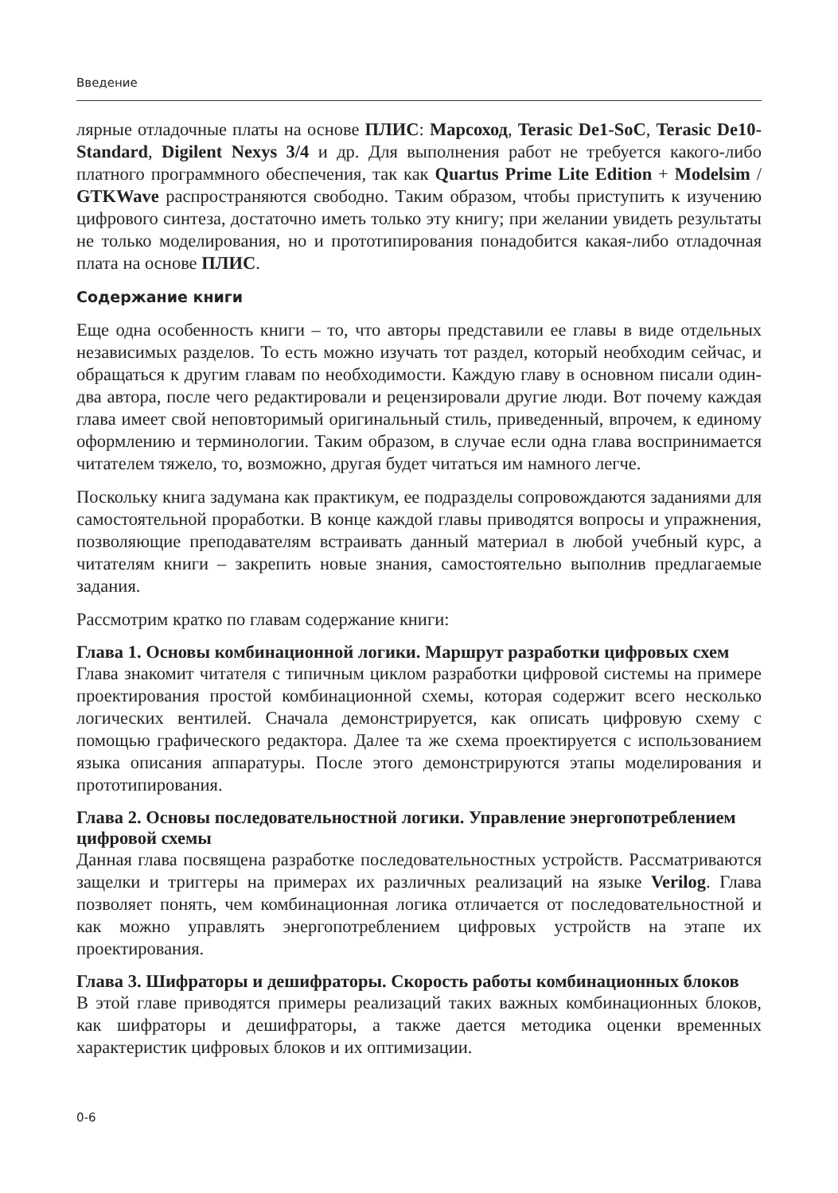Введение
лярные отладочные платы на основе ПЛИС: Марсоход, Terasic De1-SoC, Terasic De10-Standard, Digilent Nexys 3/4 и др. Для выполнения работ не требуется какого-либо платного программного обеспечения, так как Quartus Prime Lite Edition + Modelsim / GTKWave распространяются свободно. Таким образом, чтобы приступить к изучению цифрового синтеза, достаточно иметь только эту книгу; при желании увидеть результаты не только моделирования, но и прототипирования понадобится какая-либо отладочная плата на основе ПЛИС.
Содержание книги
Еще одна особенность книги – то, что авторы представили ее главы в виде отдельных независимых разделов. То есть можно изучать тот раздел, который необходим сейчас, и обращаться к другим главам по необходимости. Каждую главу в основном писали один-два автора, после чего редактировали и рецензировали другие люди. Вот почему каждая глава имеет свой неповторимый оригинальный стиль, приведенный, впрочем, к единому оформлению и терминологии. Таким образом, в случае если одна глава воспринимается читателем тяжело, то, возможно, другая будет читаться им намного легче.
Поскольку книга задумана как практикум, ее подразделы сопровождаются заданиями для самостоятельной проработки. В конце каждой главы приводятся вопросы и упражнения, позволяющие преподавателям встраивать данный материал в любой учебный курс, а читателям книги – закрепить новые знания, самостоятельно выполнив предлагаемые задания.
Рассмотрим кратко по главам содержание книги:
Глава 1. Основы комбинационной логики. Маршрут разработки цифровых схем
Глава знакомит читателя с типичным циклом разработки цифровой системы на примере проектирования простой комбинационной схемы, которая содержит всего несколько логических вентилей. Сначала демонстрируется, как описать цифровую схему с помощью графического редактора. Далее та же схема проектируется с использованием языка описания аппаратуры. После этого демонстрируются этапы моделирования и прототипирования.
Глава 2. Основы последовательностной логики. Управление энергопотреблением цифровой схемы
Данная глава посвящена разработке последовательностных устройств. Рассматриваются защелки и триггеры на примерах их различных реализаций на языке Verilog. Глава позволяет понять, чем комбинационная логика отличается от последовательностной и как можно управлять энергопотреблением цифровых устройств на этапе их проектирования.
Глава 3. Шифраторы и дешифраторы. Скорость работы комбинационных блоков
В этой главе приводятся примеры реализаций таких важных комбинационных блоков, как шифраторы и дешифраторы, а также дается методика оценки временных характеристик цифровых блоков и их оптимизации.
0-6